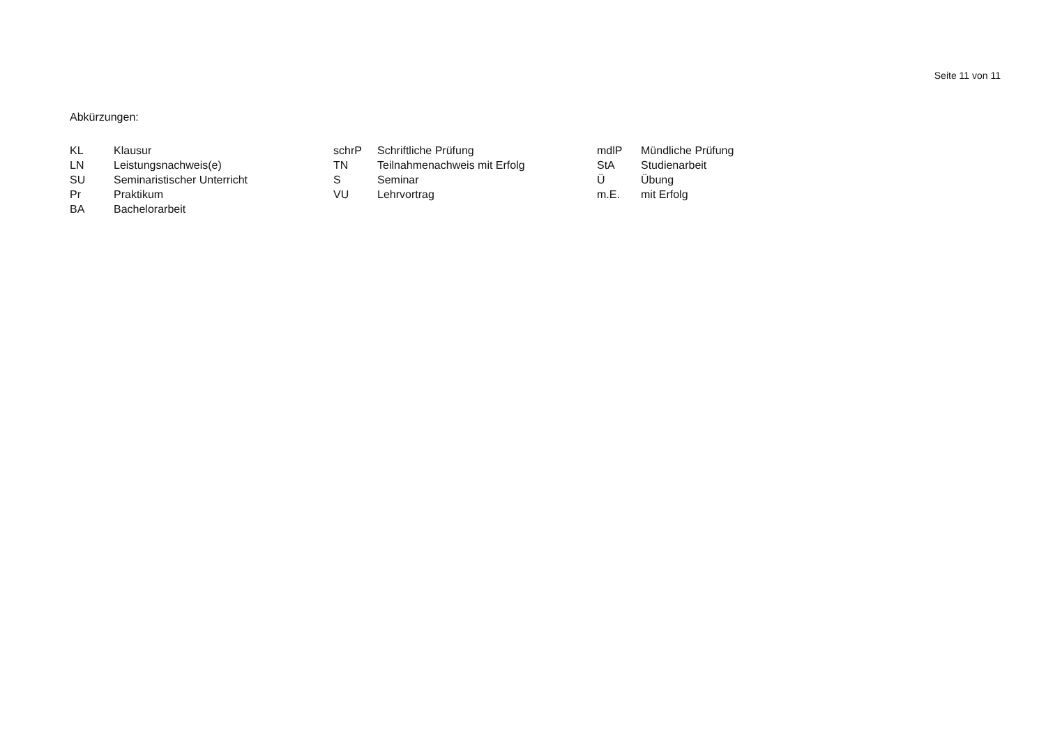Seite 11 von 11
Abkürzungen:
| KL | Klausur | schrP | Schriftliche Prüfung | mdlP | Mündliche Prüfung |
| LN | Leistungsnachweis(e) | TN | Teilnahmenachweis mit Erfolg | StA | Studienarbeit |
| SU | Seminaristischer Unterricht | S | Seminar | Ü | Übung |
| Pr | Praktikum | VU | Lehrvortrag | m.E. | mit Erfolg |
| BA | Bachelorarbeit | | | | |